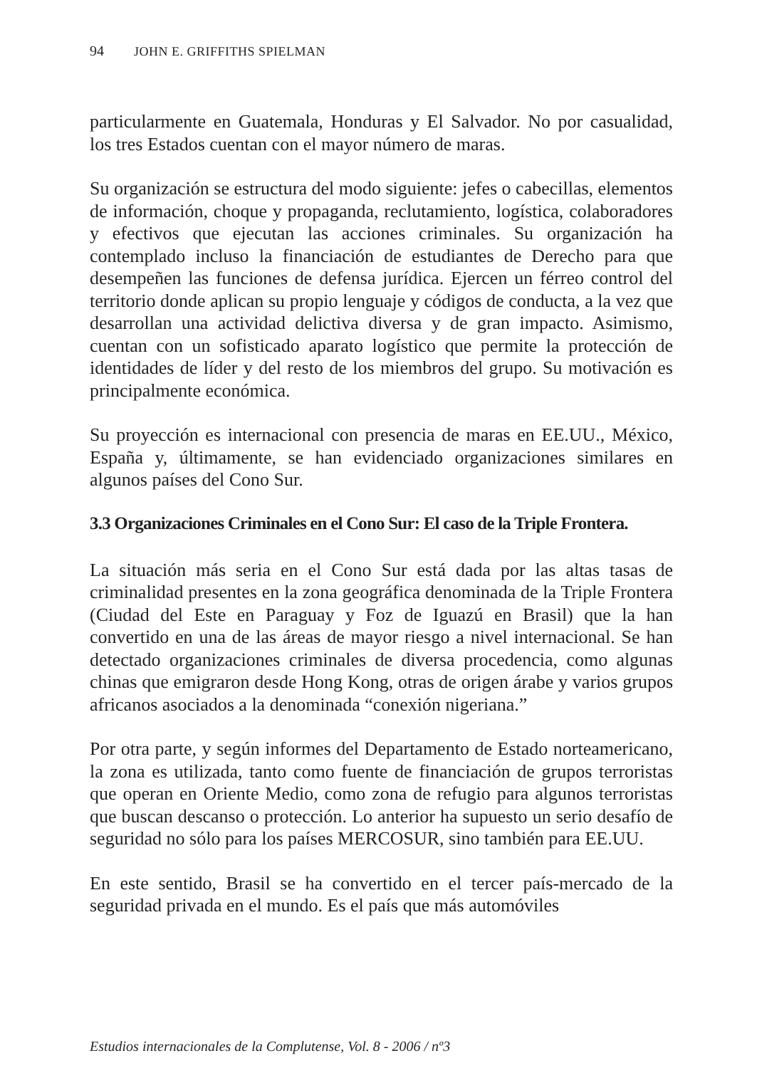94 JOHN E. GRIFFITHS SPIELMAN
particularmente en Guatemala, Honduras y El Salvador. No por casualidad, los tres Estados cuentan con el mayor número de maras.
Su organización se estructura del modo siguiente: jefes o cabecillas, elementos de información, choque y propaganda, reclutamiento, logística, colaboradores y efectivos que ejecutan las acciones criminales. Su organización ha contemplado incluso la financiación de estudiantes de Derecho para que desempeñen las funciones de defensa jurídica. Ejercen un férreo control del territorio donde aplican su propio lenguaje y códigos de conducta, a la vez que desarrollan una actividad delictiva diversa y de gran impacto. Asimismo, cuentan con un sofisticado aparato logístico que permite la protección de identidades de líder y del resto de los miembros del grupo. Su motivación es principalmente económica.
Su proyección es internacional con presencia de maras en EE.UU., México, España y, últimamente, se han evidenciado organizaciones similares en algunos países del Cono Sur.
3.3 Organizaciones Criminales en el Cono Sur: El caso de la Triple Frontera.
La situación más seria en el Cono Sur está dada por las altas tasas de criminalidad presentes en la zona geográfica denominada de la Triple Frontera (Ciudad del Este en Paraguay y Foz de Iguazú en Brasil) que la han convertido en una de las áreas de mayor riesgo a nivel internacional. Se han detectado organizaciones criminales de diversa procedencia, como algunas chinas que emigraron desde Hong Kong, otras de origen árabe y varios grupos africanos asociados a la denominada “conexión nigeriana.”
Por otra parte, y según informes del Departamento de Estado norteamericano, la zona es utilizada, tanto como fuente de financiación de grupos terroristas que operan en Oriente Medio, como zona de refugio para algunos terroristas que buscan descanso o protección. Lo anterior ha supuesto un serio desafío de seguridad no sólo para los países MERCOSUR, sino también para EE.UU.
En este sentido, Brasil se ha convertido en el tercer país-mercado de la seguridad privada en el mundo. Es el país que más automóviles
Estudios internacionales de la Complutense, Vol. 8 - 2006 / nº3